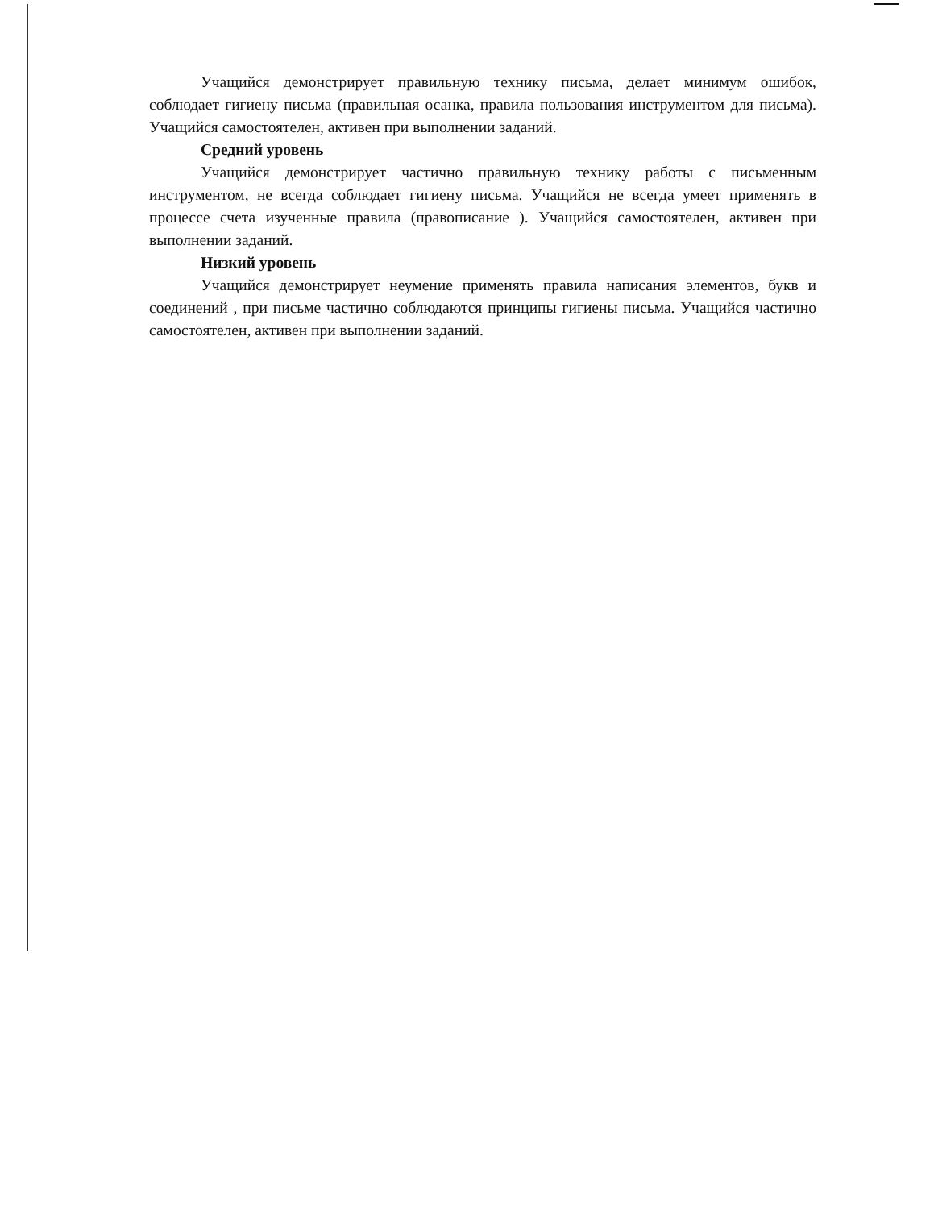Учащийся демонстрирует правильную технику письма, делает минимум ошибок, соблюдает гигиену письма (правильная осанка, правила пользования инструментом для письма). Учащийся самостоятелен, активен при выполнении заданий.
Средний уровень
Учащийся демонстрирует частично правильную технику работы с письменным инструментом, не всегда соблюдает гигиену письма. Учащийся не всегда умеет применять в процессе счета изученные правила (правописание ). Учащийся самостоятелен, активен при выполнении заданий.
Низкий уровень
Учащийся демонстрирует неумение применять правила написания элементов, букв и соединений , при письме частично соблюдаются принципы гигиены письма. Учащийся частично самостоятелен, активен при выполнении заданий.